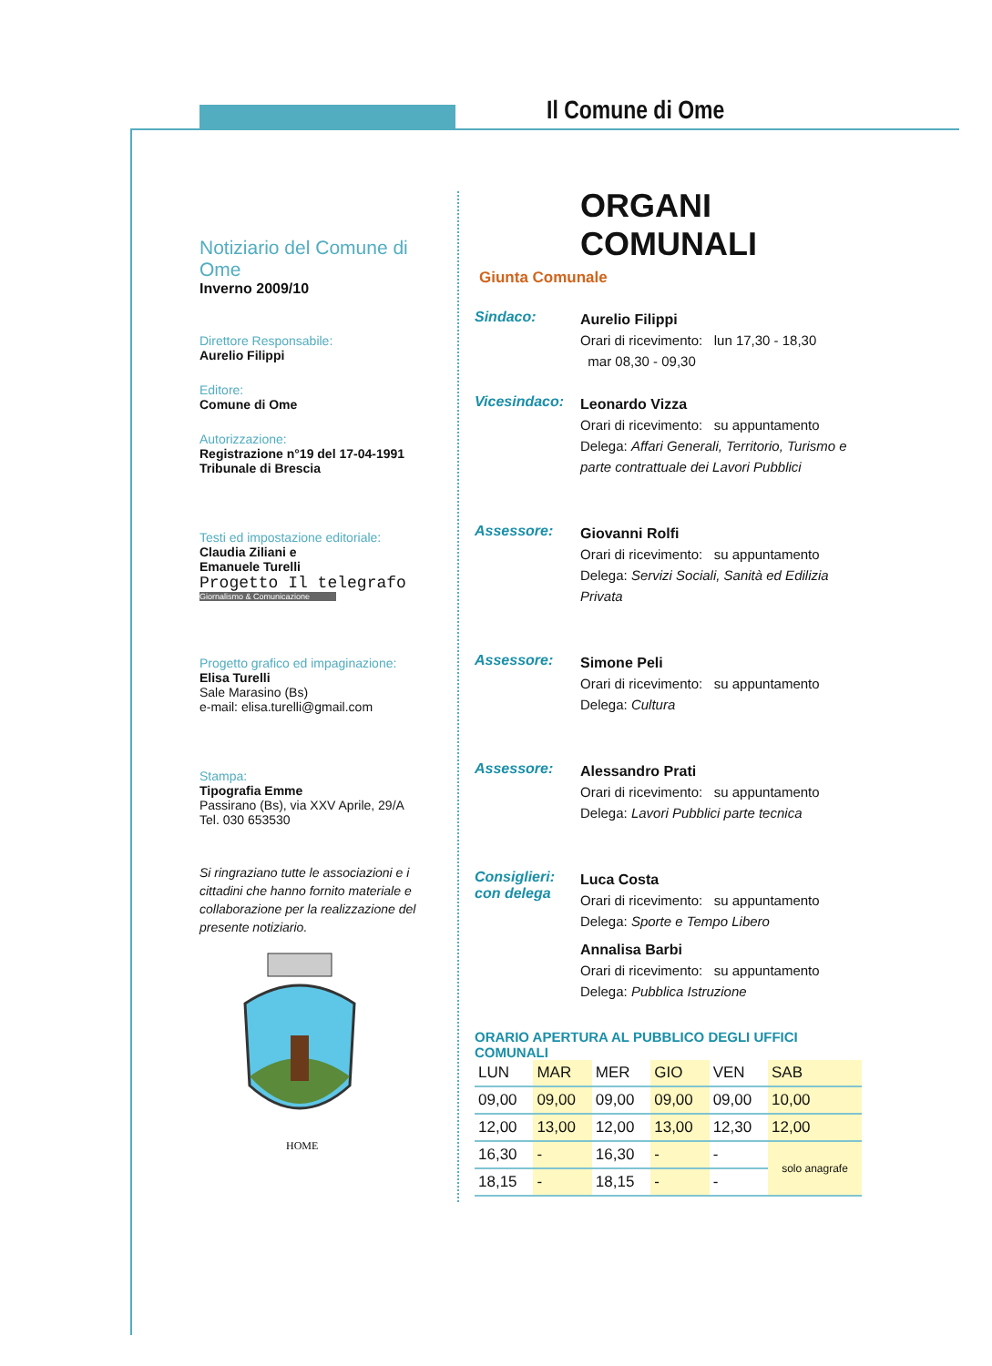Il Comune di Ome
Notiziario del Comune di Ome
Inverno 2009/10
Direttore Responsabile:
Aurelio Filippi
Editore:
Comune di Ome
Autorizzazione:
Registrazione n°19 del 17-04-1991
Tribunale di Brescia
Testi ed impostazione editoriale:
Claudia Ziliani e
Emanuele Turelli
Progetto Il telegrafo
Giornalismo & Comunicazione
Progetto grafico ed impaginazione:
Elisa Turelli
Sale Marasino (Bs)
e-mail: elisa.turelli@gmail.com
Stampa:
Tipografia Emme
Passirano (Bs), via XXV Aprile, 29/A
Tel. 030 653530
Si ringraziano tutte le associazioni e i cittadini che hanno fornito materiale e collaborazione per la realizzazione del presente notiziario.
HOME
ORGANI COMUNALI
Giunta Comunale
Sindaco:
Aurelio Filippi
Orari di ricevimento: lun 17,30 - 18,30
mar 08,30 - 09,30
Vicesindaco:
Leonardo Vizza
Orari di ricevimento: su appuntamento
Delega: Affari Generali, Territorio, Turismo e parte contrattuale dei Lavori Pubblici
Assessore:
Giovanni Rolfi
Orari di ricevimento: su appuntamento
Delega: Servizi Sociali, Sanità ed Edilizia Privata
Assessore:
Simone Peli
Orari di ricevimento: su appuntamento
Delega: Cultura
Assessore:
Alessandro Prati
Orari di ricevimento: su appuntamento
Delega: Lavori Pubblici parte tecnica
Consiglieri: con delega
Luca Costa
Orari di ricevimento: su appuntamento
Delega: Sporte e Tempo Libero
Annalisa Barbi
Orari di ricevimento: su appuntamento
Delega: Pubblica Istruzione
ORARIO APERTURA AL PUBBLICO DEGLI UFFICI COMUNALI
| LUN | MAR | MER | GIO | VEN | SAB |
| --- | --- | --- | --- | --- | --- |
| 09,00 | 09,00 | 09,00 | 09,00 | 09,00 | 10,00 |
| 12,00 | 13,00 | 12,00 | 13,00 | 12,30 | 12,00 |
| 16,30 | - | 16,30 | - | - | solo anagrafe |
| 18,15 | - | 18,15 | - | - | |